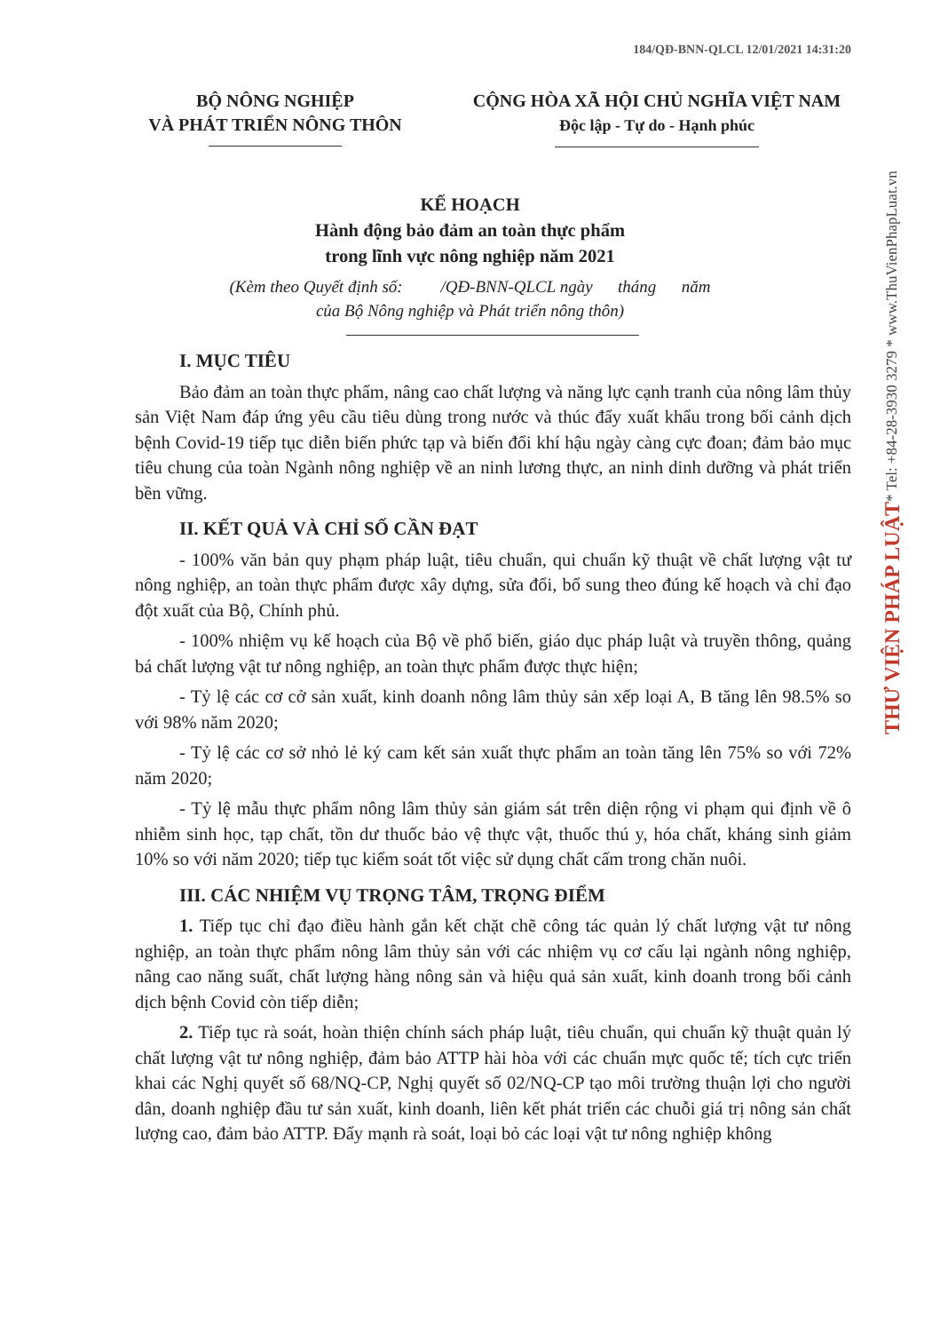184/QĐ-BNN-QLCL 12/01/2021 14:31:20
THƯ VIỆN PHÁP LUẬT* Tel: +84-28-3930 3279 * www.ThuVienPhapLuat.vn
BỘ NÔNG NGHIỆP
VÀ PHÁT TRIỂN NÔNG THÔN
CỘNG HÒA XÃ HỘI CHỦ NGHĨA VIỆT NAM
Độc lập - Tự do - Hạnh phúc
KẾ HOẠCH
Hành động bảo đảm an toàn thực phẩm
trong lĩnh vực nông nghiệp năm 2021
(Kèm theo Quyết định số: /QĐ-BNN-QLCL ngày tháng năm
của Bộ Nông nghiệp và Phát triển nông thôn)
I. MỤC TIÊU
Bảo đảm an toàn thực phẩm, nâng cao chất lượng và năng lực cạnh tranh của nông lâm thủy sản Việt Nam đáp ứng yêu cầu tiêu dùng trong nước và thúc đẩy xuất khẩu trong bối cảnh dịch bệnh Covid-19 tiếp tục diễn biến phức tạp và biến đổi khí hậu ngày càng cực đoan; đảm bảo mục tiêu chung của toàn Ngành nông nghiệp về an ninh lương thực, an ninh dinh dưỡng và phát triển bền vững.
II. KẾT QUẢ VÀ CHỈ SỐ CẦN ĐẠT
- 100% văn bản quy phạm pháp luật, tiêu chuẩn, qui chuẩn kỹ thuật về chất lượng vật tư nông nghiệp, an toàn thực phẩm được xây dựng, sửa đổi, bổ sung theo đúng kế hoạch và chỉ đạo đột xuất của Bộ, Chính phủ.
- 100% nhiệm vụ kế hoạch của Bộ về phổ biến, giáo dục pháp luật và truyền thông, quảng bá chất lượng vật tư nông nghiệp, an toàn thực phẩm được thực hiện;
- Tỷ lệ các cơ cở sản xuất, kinh doanh nông lâm thủy sản xếp loại A, B tăng lên 98.5% so với 98% năm 2020;
- Tỷ lệ các cơ sở nhỏ lẻ ký cam kết sản xuất thực phẩm an toàn tăng lên 75% so với 72% năm 2020;
- Tỷ lệ mẫu thực phẩm nông lâm thủy sản giám sát trên diện rộng vi phạm qui định về ô nhiễm sinh học, tạp chất, tồn dư thuốc bảo vệ thực vật, thuốc thú y, hóa chất, kháng sinh giảm 10% so với năm 2020; tiếp tục kiểm soát tốt việc sử dụng chất cấm trong chăn nuôi.
III. CÁC NHIỆM VỤ TRỌNG TÂM, TRỌNG ĐIỂM
1. Tiếp tục chỉ đạo điều hành gắn kết chặt chẽ công tác quản lý chất lượng vật tư nông nghiệp, an toàn thực phẩm nông lâm thủy sản với các nhiệm vụ cơ cấu lại ngành nông nghiệp, nâng cao năng suất, chất lượng hàng nông sản và hiệu quả sản xuất, kinh doanh trong bối cảnh dịch bệnh Covid còn tiếp diễn;
2. Tiếp tục rà soát, hoàn thiện chính sách pháp luật, tiêu chuẩn, qui chuẩn kỹ thuật quản lý chất lượng vật tư nông nghiệp, đảm bảo ATTP hài hòa với các chuẩn mực quốc tế; tích cực triển khai các Nghị quyết số 68/NQ-CP, Nghị quyết số 02/NQ-CP tạo môi trường thuận lợi cho người dân, doanh nghiệp đầu tư sản xuất, kinh doanh, liên kết phát triển các chuỗi giá trị nông sản chất lượng cao, đảm bảo ATTP. Đẩy mạnh rà soát, loại bỏ các loại vật tư nông nghiệp không